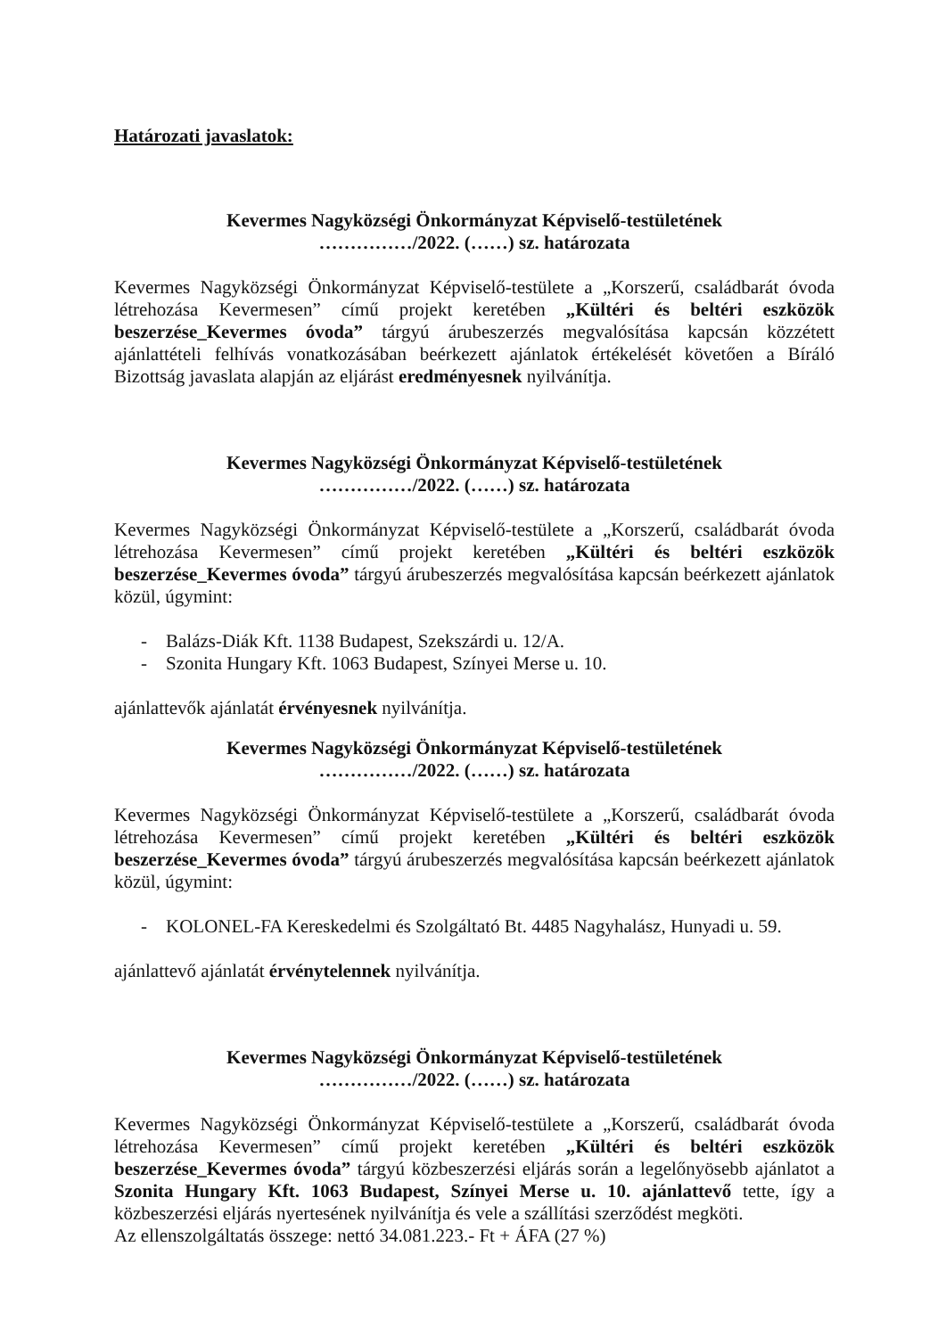Határozati javaslatok:
Kevermes Nagyközségi Önkormányzat Képviselő-testületének
……………/2022. (……) sz. határozata
Kevermes Nagyközségi Önkormányzat Képviselő-testülete a „Korszerű, családbarát óvoda létrehozása Kevermesen” című projekt keretében „Kültéri és beltéri eszközök beszerzése_Kevermes óvoda” tárgyú árubeszerzés megvalósítása kapcsán közzétett ajánlattételi felhívás vonatkozásában beérkezett ajánlatok értékelését követően a Bíráló Bizottság javaslata alapján az eljárást eredményesnek nyilvánítja.
Kevermes Nagyközségi Önkormányzat Képviselő-testületének
……………/2022. (……) sz. határozata
Kevermes Nagyközségi Önkormányzat Képviselő-testülete a „Korszerű, családbarát óvoda létrehozása Kevermesen” című projekt keretében „Kültéri és beltéri eszközök beszerzése_Kevermes óvoda” tárgyú árubeszerzés megvalósítása kapcsán beérkezett ajánlatok közül, úgymint:
- Balázs-Diák Kft. 1138 Budapest, Szekszárdi u. 12/A.
- Szonita Hungary Kft. 1063 Budapest, Színyei Merse u. 10.
ajánlattevők ajánlatát érvényesnek nyilvánítja.
Kevermes Nagyközségi Önkormányzat Képviselő-testületének
……………/2022. (……) sz. határozata
Kevermes Nagyközségi Önkormányzat Képviselő-testülete a „Korszerű, családbarát óvoda létrehozása Kevermesen” című projekt keretében „Kültéri és beltéri eszközök beszerzése_Kevermes óvoda” tárgyú árubeszerzés megvalósítása kapcsán beérkezett ajánlatok közül, úgymint:
- KOLONEL-FA Kereskedelmi és Szolgáltató Bt. 4485 Nagyhalász, Hunyadi u. 59.
ajánlattevő ajánlatát érvénytelennek nyilvánítja.
Kevermes Nagyközségi Önkormányzat Képviselő-testületének
……………/2022. (……) sz. határozata
Kevermes Nagyközségi Önkormányzat Képviselő-testülete a „Korszerű, családbarát óvoda létrehozása Kevermesen” című projekt keretében „Kültéri és beltéri eszközök beszerzése_Kevermes óvoda” tárgyú közbeszerzési eljárás során a legelőnyösebb ajánlatot a Szonita Hungary Kft. 1063 Budapest, Színyei Merse u. 10. ajánlattevő tette, így a közbeszerzési eljárás nyertesének nyilvánítja és vele a szállítási szerződést megköti.
Az ellenszolgáltatás összege: nettó 34.081.223.- Ft + ÁFA (27 %)